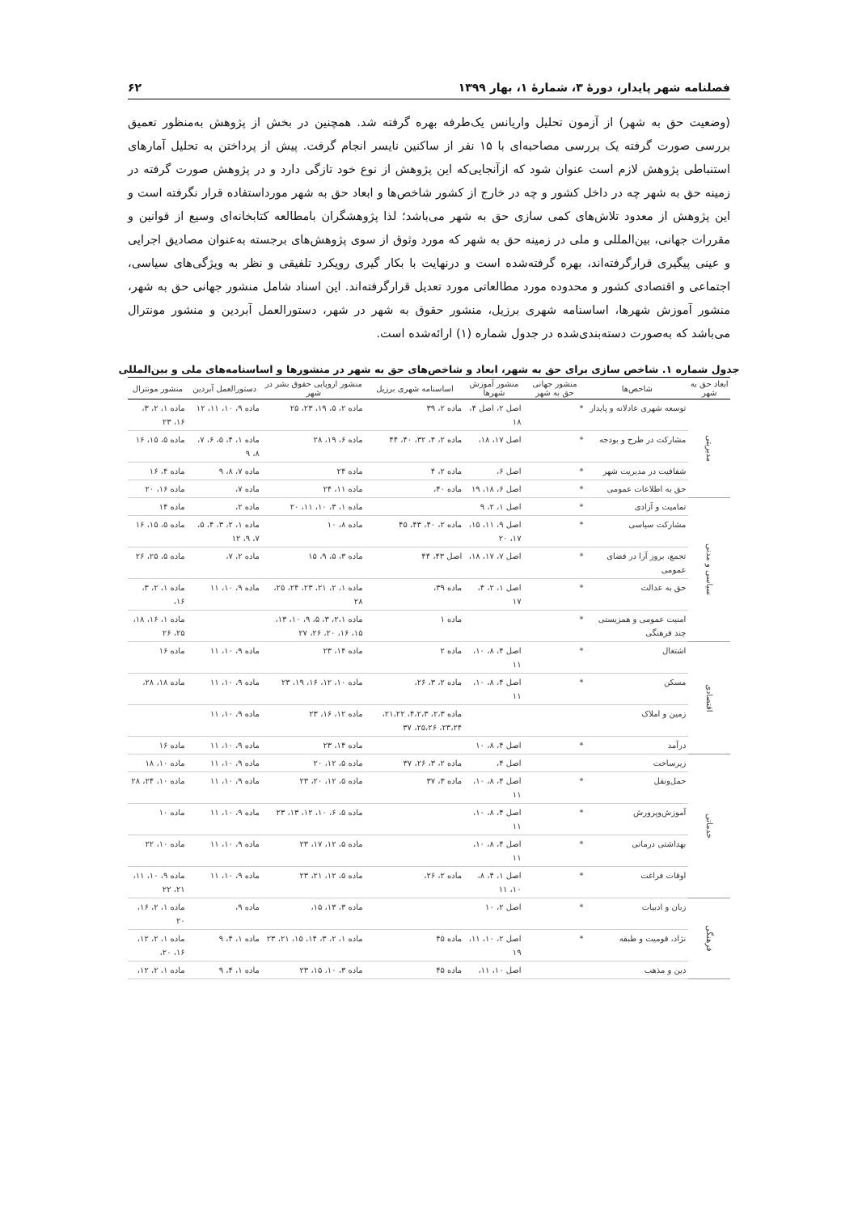فصلنامه شهر پایدار، دورهٔ ۳، شمارهٔ ۱، بهار ۱۳۹۹ ۶۲
(وضعیت حق به شهر) از آزمون تحلیل واریانس یک‌طرفه بهره گرفته شد. همچنین در بخش از پژوهش به‌منظور تعمیق بررسی صورت گرفته یک بررسی مصاحبه‌ای با ۱۵ نفر از ساکنین نایسر انجام گرفت. پیش از پرداختن به تحلیل آمارهای استنباطی پژوهش لازم است عنوان شود که ازآنجایی‌که این پژوهش از نوع خود تازگی دارد و در پژوهش صورت گرفته در زمینه حق به شهر چه در داخل کشور و چه در خارج از کشور شاخص‌ها و ابعاد حق به شهر مورداستفاده قرار نگرفته است و این پژوهش از معدود تلاش‌های کمی سازی حق به شهر می‌باشد؛ لذا پژوهشگران بامطالعه کتابخانه‌ای وسیع از قوانین و مقررات جهانی، بین‌المللی و ملی در زمینه حق به شهر که مورد وثوق از سوی پژوهش‌های برجسته به‌عنوان مصادیق اجرایی و عینی پیگیری قرارگرفته‌اند، بهره گرفته‌شده است و درنهایت با بکار گیری رویکرد تلفیقی و نظر به ویژگی‌های سیاسی، اجتماعی و اقتصادی کشور و محدوده مورد مطالعاتی مورد تعدیل قرارگرفته‌اند. این اسناد شامل منشور جهانی حق به شهر، منشور آموزش شهرها، اساسنامه شهری برزیل، منشور حقوق به شهر در شهر، دستورالعمل آبردین و منشور مونترال می‌باشد که به‌صورت دسته‌بندی‌شده در جدول شماره (۱) ارائه‌شده است.
جدول شماره ۱. شاخص سازی برای حق به شهر، ابعاد و شاخص‌های حق به شهر در منشورها و اساسنامه‌های ملی و بین‌المللی
| ابعاد حق به شهر | شاخص‌ها | منشور جهانی حق به شهر | منشور آموزش شهرها | اساسنامه شهری برزیل | منشور اروپایی حقوق بشر در شهر | دستورالعمل آبردین | منشور مونترال |
| --- | --- | --- | --- | --- | --- | --- | --- |
| مدیریتی | توسعه شهری عادلانه و پایدار | * | اصل ۲، اصل ۴، ۱۸ | ماده ۲، ۳۹ | ماده ۲، ۵، ۱۹، ۲۳، ۲۵ | ماده ۹، ۱۰، ۱۱، ۱۲ | ماده ۱، ۲، ۳، ۱۶، ۲۳ |
| | مشارکت در طرح و بودجه | * | اصل ۱۷، ۱۸، | ماده ۲، ۴، ۳۲، ۴۰، ۴۴ | ماده ۶، ۱۹، ۲۸ | ماده ۱، ۴، ۵، ۶، ۷، ۸، ۹ | ماده ۵، ۱۵، ۱۶ |
| | شفافیت در مدیریت شهر | * | اصل ۶، | ماده ۲، ۴ | ماده ۲۴ | ماده ۷، ۸، ۹ | ماده ۴، ۱۶ |
| | حق به اطلاعات عمومی | * | اصل ۶، ۱۸، ۱۹ | ماده ۴۰، | ماده ۱۱، ۲۴ | ماده ۷، | ماده ۱۶، ۲۰ |
| سیاسی و مدنی | تمامیت و آزادی | * | اصل ۱، ۲، ۹ | | ماده ۱، ۳، ۱۰، ۱۱، ۲۰ | ماده ۲، | ماده ۱۴ |
| | مشارکت سیاسی | * | اصل ۹، ۱۱، ۱۵، ۱۷، ۲۰ | ماده ۲، ۴۰، ۴۳، ۴۵ | ماده ۸، ۱۰ | ماده ۱، ۲، ۳، ۴، ۵، ۷، ۹، ۱۲ | ماده ۵، ۱۵، ۱۶ |
| | تجمع، بروز آرا در فضای عمومی | * | اصل ۷، ۱۷، ۱۸، | اصل ۴۳، ۴۴ | ماده ۳، ۵، ۹، ۱۵ | ماده ۲، ۷، | ماده ۵، ۲۵، ۲۶ |
| | حق به عدالت | * | اصل ۱، ۲، ۴، ۱۷ | ماده ۳۹، | ماده ۱، ۲، ۲۱، ۲۳، ۲۴، ۲۵، ۲۸ | ماده ۹، ۱۰، ۱۱ | ماده ۱، ۲، ۳، ۱۶، |
| | امنیت عمومی و همزیستی چند فرهنگی | * | | ماده ۱ | ماده ۲،۱، ۳، ۵، ۹، ۱۰، ۱۳، ۱۵، ۱۶، ۲۰، ۲۶، ۲۷ | | ماده ۱، ۱۶، ۱۸، ۲۵، ۲۶ |
| اقتصادی | اشتغال | * | اصل ۴، ۸، ۱۰، ۱۱ | ماده ۲ | ماده ۱۴، ۲۳ | ماده ۹، ۱۰، ۱۱ | ماده ۱۶ |
| | مسکن | * | اصل ۴، ۸، ۱۰، ۱۱ | ماده ۲، ۳، ۲۶، | ماده ۱۰، ۱۲، ۱۶، ۱۹، ۲۳ | ماده ۹، ۱۰، ۱۱ | ماده ۱۸، ۲۸، |
| | زمین و املاک | | | ماده ۲،۳، ۴،۲،۳، ۲۱،۲۲، ۲۳،۲۴، ۲۵،۲۶، ۳۷ | ماده ۱۲، ۱۶، ۲۳ | ماده ۹، ۱۰، ۱۱ | |
| | درآمد | * | اصل ۴، ۸، ۱۰ | | ماده ۱۴، ۲۳ | ماده ۹، ۱۰، ۱۱ | ماده ۱۶ |
| خدماتی | زیرساخت | | اصل ۴، | ماده ۲، ۳، ۲۶، ۳۷ | ماده ۵، ۱۲، ۲۰ | ماده ۹، ۱۰، ۱۱ | ماده ۱۰، ۱۸ |
| | حمل‌ونقل | * | اصل ۴، ۸، ۱۰، ۱۱ | ماده ۳، ۳۷ | ماده ۵، ۱۲، ۲۰، ۲۳ | ماده ۹، ۱۰، ۱۱ | ماده ۱۰، ۲۴، ۲۸ |
| | آموزش‌وپرورش | * | اصل ۴، ۸، ۱۰، ۱۱ | | ماده ۵، ۶، ۱۰، ۱۲، ۱۳، ۲۳ | ماده ۹، ۱۰، ۱۱ | ماده ۱۰ |
| | بهداشتی درمانی | * | اصل ۴، ۸، ۱۰، ۱۱ | | ماده ۵، ۱۲، ۱۷، ۲۳ | ماده ۹، ۱۰، ۱۱ | ماده ۱۰، ۲۲ |
| | اوقات فراغت | * | اصل ۱، ۴، ۸، ۱۰، ۱۱ | ماده ۲، ۲۶، | ماده ۵، ۱۲، ۲۱، ۲۳ | ماده ۹، ۱۰، ۱۱ | ماده ۹، ۱۰، ۱۱، ۲۱، ۲۲ |
| فرهنگی | زبان و ادبیات | * | اصل ۲، ۱۰ | | ماده ۳، ۱۳، ۱۵، | ماده ۹، | ماده ۱، ۲، ۱۶، ۲۰ |
| | نژاد، قومیت و طبقه | * | اصل ۲، ۱۰، ۱۱، ۱۹ | ماده ۴۵ | ماده ۱، ۲، ۳، ۱۴، ۱۵، ۲۱، ۲۳ | ماده ۱، ۴، ۹ | ماده ۱، ۲، ۱۲، ۱۶، ۲۰، |
| | دین و مذهب | | اصل ۱۰، ۱۱، | ماده ۴۵ | ماده ۳، ۱۰، ۱۵، ۲۳ | ماده ۱، ۴، ۹ | ماده ۱، ۲، ۱۲، |